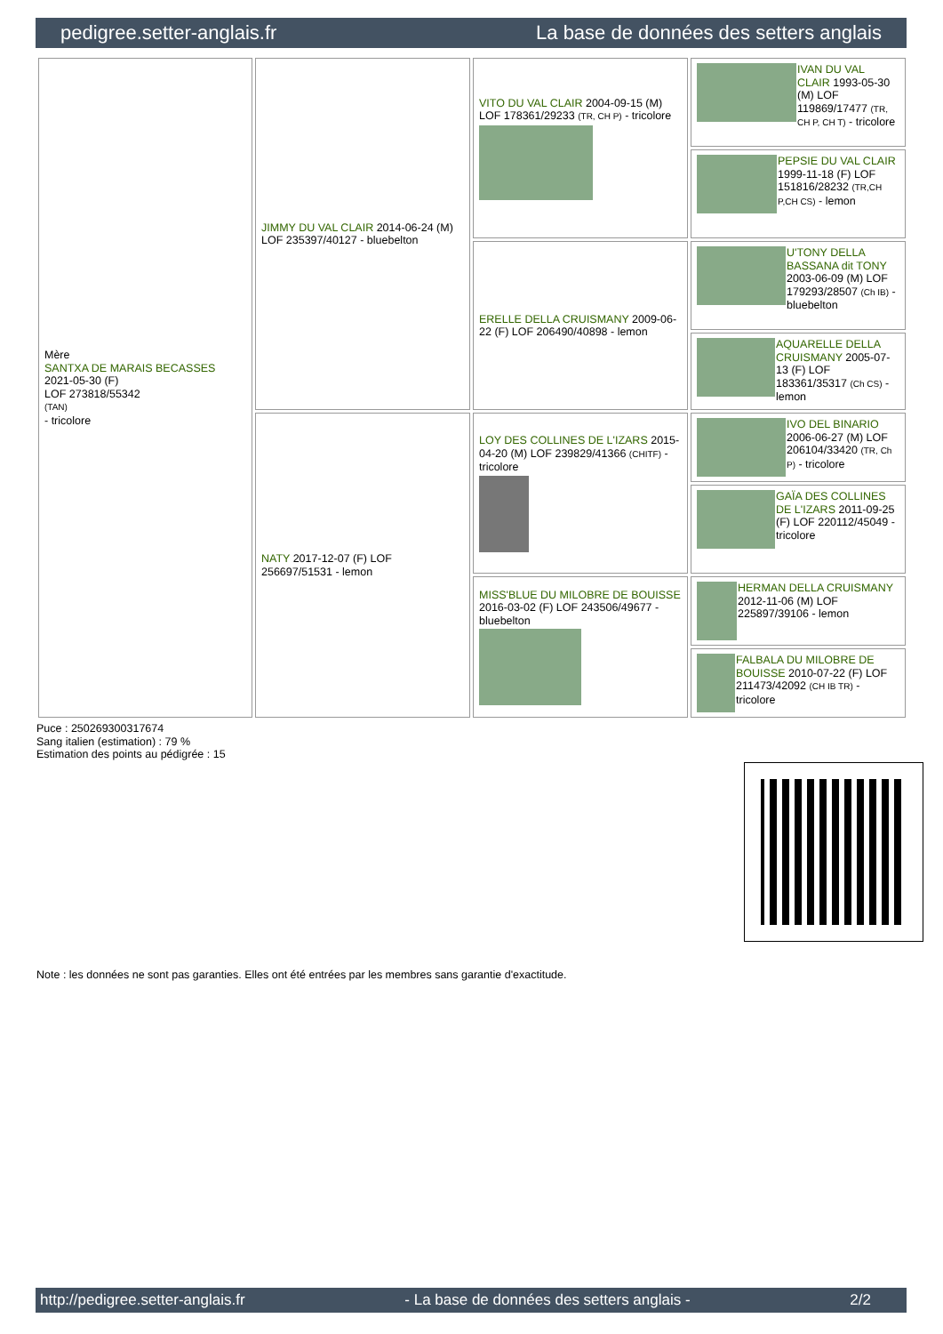pedigree.setter-anglais.fr La base de données des setters anglais
| Mère SANTXA DE MARAIS BECASSES 2021-05-30 (F) LOF 273818/55342 (TAN) - tricolore | JIMMY DU VAL CLAIR 2014-06-24 (M) LOF 235397/40127 - bluebelton | VITO DU VAL CLAIR 2004-09-15 (M) LOF 178361/29233 (TR, CH P) - tricolore | IVAN DU VAL CLAIR 1993-05-30 (M) LOF 119869/17477 (TR, CH P, CH T) - tricolore |
| | | | PEPSIE DU VAL CLAIR 1999-11-18 (F) LOF 151816/28232 (TR,CH P,CH CS) - lemon |
| | | ERELLE DELLA CRUISMANY 2009-06-22 (F) LOF 206490/40898 - lemon | U'TONY DELLA BASSANA dit TONY 2003-06-09 (M) LOF 179293/28507 (Ch IB) - bluebelton |
| | | | AQUARELLE DELLA CRUISMANY 2005-07-13 (F) LOF 183361/35317 (Ch CS) - lemon |
| | NATY 2017-12-07 (F) LOF 256697/51531 - lemon | LOY DES COLLINES DE L'IZARS 2015-04-20 (M) LOF 239829/41366 (CHITF) - tricolore | IVO DEL BINARIO 2006-06-27 (M) LOF 206104/33420 (TR, Ch P) - tricolore |
| | | | GAÏA DES COLLINES DE L'IZARS 2011-09-25 (F) LOF 220112/45049 - tricolore |
| | | MISS'BLUE DU MILOBRE DE BOUISSE 2016-03-02 (F) LOF 243506/49677 - bluebelton | HERMAN DELLA CRUISMANY 2012-11-06 (M) LOF 225897/39106 - lemon |
| | | | FALBALA DU MILOBRE DE BOUISSE 2010-07-22 (F) LOF 211473/42092 (CH IB TR) - tricolore |
Puce : 250269300317674
Sang italien (estimation) : 79 %
Estimation des points au pédigrée : 15
Note : les données ne sont pas garanties. Elles ont été entrées par les membres sans garantie d'exactitude.
http://pedigree.setter-anglais.fr - La base de données des setters anglais - 2/2